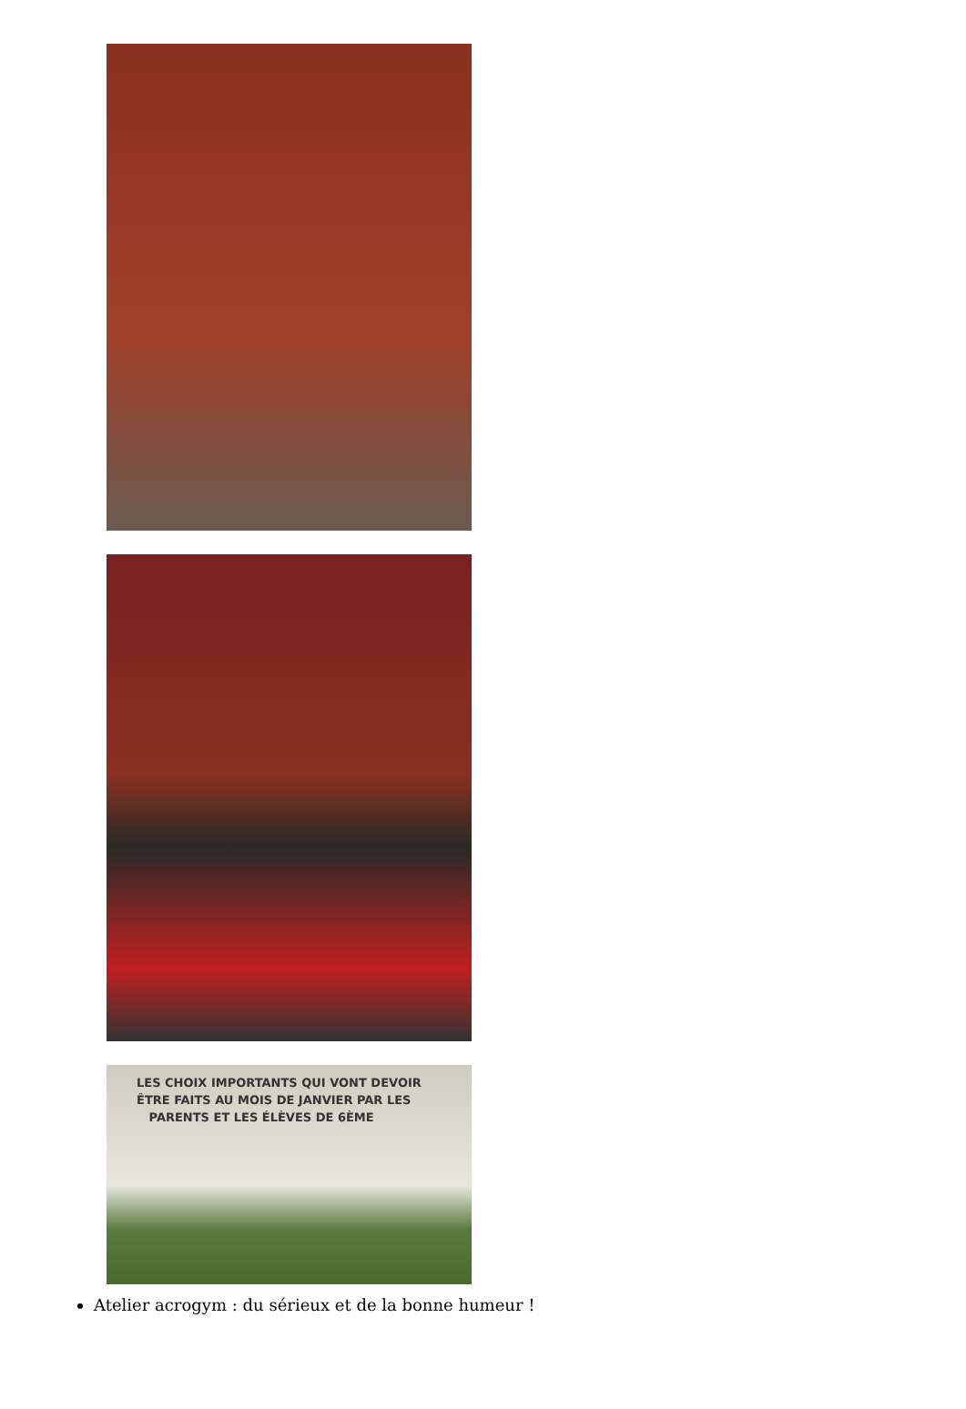LES CHOIX IMPORTANTS QUI VONT DEVOIR
ÊTRE FAITS AU MOIS DE JANVIER PAR LES
PARENTS ET LES ÉLÈVES DE 6ÈME
Atelier acrogym : du sérieux et de la bonne humeur !